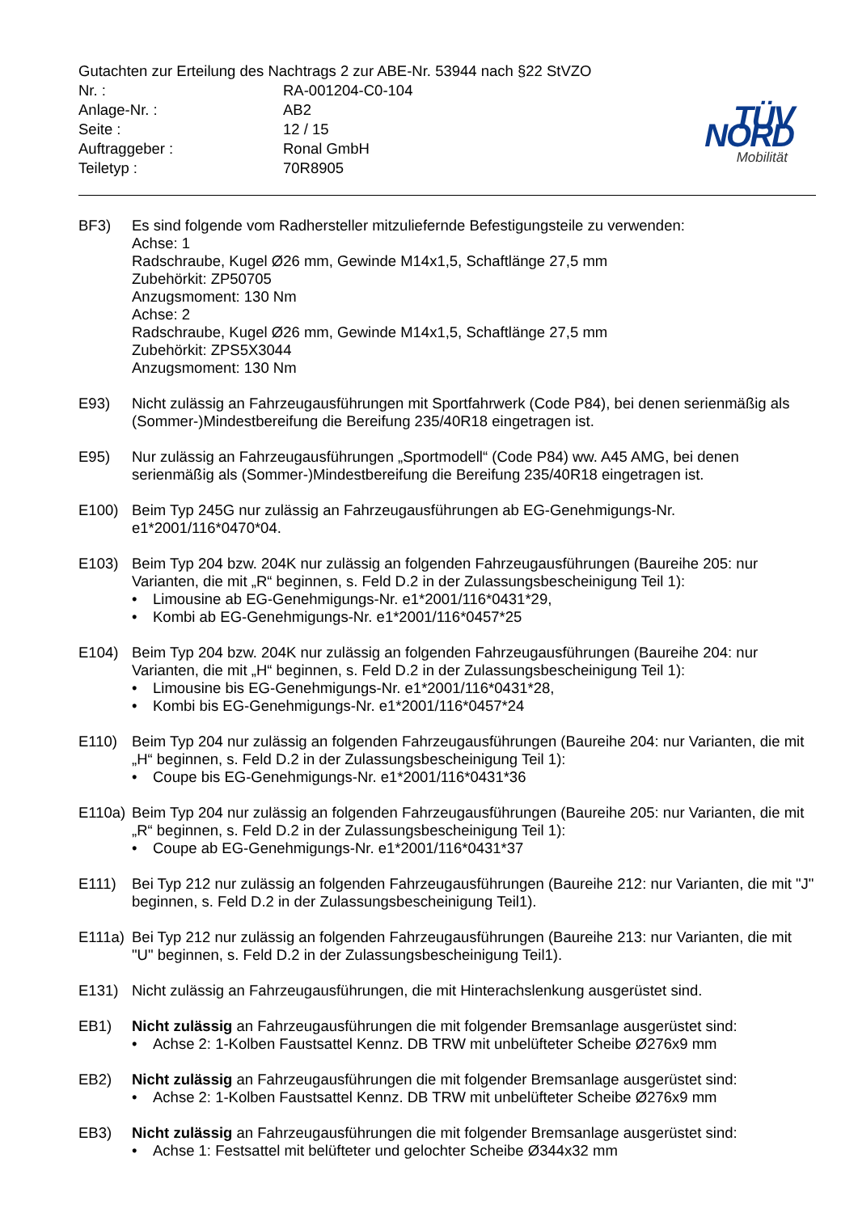Gutachten zur Erteilung des Nachtrags 2 zur ABE-Nr. 53944 nach §22 StVZO
| Nr. : | RA-001204-C0-104 |
| Anlage-Nr. : | AB2 |
| Seite : | 12 / 15 |
| Auftraggeber : | Ronal GmbH |
| Teiletyp : | 70R8905 |
TÜV NORD
Mobilität
BF3) Es sind folgende vom Radhersteller mitzuliefernde Befestigungsteile zu verwenden:
Achse: 1
Radschraube, Kugel Ø26 mm, Gewinde M14x1,5, Schaftlänge 27,5 mm
Zubehörkit: ZP50705
Anzugsmoment: 130 Nm
Achse: 2
Radschraube, Kugel Ø26 mm, Gewinde M14x1,5, Schaftlänge 27,5 mm
Zubehörkit: ZPS5X3044
Anzugsmoment: 130 Nm
E93) Nicht zulässig an Fahrzeugausführungen mit Sportfahrwerk (Code P84), bei denen serienmäßig als (Sommer-)Mindestbereifung die Bereifung 235/40R18 eingetragen ist.
E95) Nur zulässig an Fahrzeugausführungen „Sportmodell“ (Code P84) ww. A45 AMG, bei denen serienmäßig als (Sommer-)Mindestbereifung die Bereifung 235/40R18 eingetragen ist.
E100) Beim Typ 245G nur zulässig an Fahrzeugausführungen ab EG-Genehmigungs-Nr. e1*2001/116*0470*04.
E103) Beim Typ 204 bzw. 204K nur zulässig an folgenden Fahrzeugausführungen (Baureihe 205: nur Varianten, die mit „R“ beginnen, s. Feld D.2 in der Zulassungsbescheinigung Teil 1):
• Limousine ab EG-Genehmigungs-Nr. e1*2001/116*0431*29,
• Kombi ab EG-Genehmigungs-Nr. e1*2001/116*0457*25
E104) Beim Typ 204 bzw. 204K nur zulässig an folgenden Fahrzeugausführungen (Baureihe 204: nur Varianten, die mit „H“ beginnen, s. Feld D.2 in der Zulassungsbescheinigung Teil 1):
• Limousine bis EG-Genehmigungs-Nr. e1*2001/116*0431*28,
• Kombi bis EG-Genehmigungs-Nr. e1*2001/116*0457*24
E110) Beim Typ 204 nur zulässig an folgenden Fahrzeugausführungen (Baureihe 204: nur Varianten, die mit „H“ beginnen, s. Feld D.2 in der Zulassungsbescheinigung Teil 1):
• Coupe bis EG-Genehmigungs-Nr. e1*2001/116*0431*36
E110a)
Beim Typ 204 nur zulässig an folgenden Fahrzeugausführungen (Baureihe 205: nur Varianten, die mit „R“ beginnen, s. Feld D.2 in der Zulassungsbescheinigung Teil 1):
• Coupe ab EG-Genehmigungs-Nr. e1*2001/116*0431*37
E111) Bei Typ 212 nur zulässig an folgenden Fahrzeugausführungen (Baureihe 212: nur Varianten, die mit "J" beginnen, s. Feld D.2 in der Zulassungsbescheinigung Teil1).
E111a)
Bei Typ 212 nur zulässig an folgenden Fahrzeugausführungen (Baureihe 213: nur Varianten, die mit "U" beginnen, s. Feld D.2 in der Zulassungsbescheinigung Teil1).
E131) Nicht zulässig an Fahrzeugausführungen, die mit Hinterachslenkung ausgerüstet sind.
EB1) Nicht zulässig an Fahrzeugausführungen die mit folgender Bremsanlage ausgerüstet sind:
• Achse 2: 1-Kolben Faustsattel Kennz. DB TRW mit unbelüfteter Scheibe Ø276x9 mm
EB2) Nicht zulässig an Fahrzeugausführungen die mit folgender Bremsanlage ausgerüstet sind:
• Achse 2: 1-Kolben Faustsattel Kennz. DB TRW mit unbelüfteter Scheibe Ø276x9 mm
EB3) Nicht zulässig an Fahrzeugausführungen die mit folgender Bremsanlage ausgerüstet sind:
• Achse 1: Festsattel mit belüfteter und gelochter Scheibe Ø344x32 mm